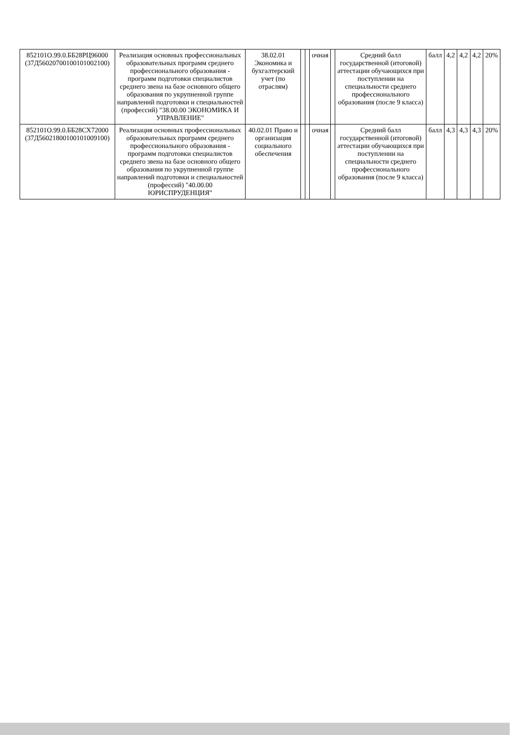| 852101О.99.0.ББ28РЦ96000 (37Д56020700100101002100) | Реализация основных профессиональных образовательных программ среднего профессионального образования - программ подготовки специалистов среднего звена на базе основного общего образования по укрупненной группе направлений подготовки и специальностей (профессий) "38.00.00 ЭКОНОМИКА И УПРАВЛЕНИЕ" | 38.02.01 Экономика и бухгалтерский учет (по отраслям) | | | очная | | Средний балл государственной (итоговой) аттестации обучающихся при поступлении на специальности среднего профессионального образования (после 9 класса) | балл | 4,2 | 4,2 | 4,2 | 20% |
| 852101О.99.0.ББ28СХ72000 (37Д56021800100101009100) | Реализация основных профессиональных образовательных программ среднего профессионального образования - программ подготовки специалистов среднего звена на базе основного общего образования по укрупненной группе направлений подготовки и специальностей (профессий) "40.00.00 ЮРИСПРУДЕНЦИЯ" | 40.02.01 Право и организация социального обеспечения | | | очная | | Средний балл государственной (итоговой) аттестации обучающихся при поступлении на специальности среднего профессионального образования (после 9 класса) | балл | 4,3 | 4,3 | 4,3 | 20% |